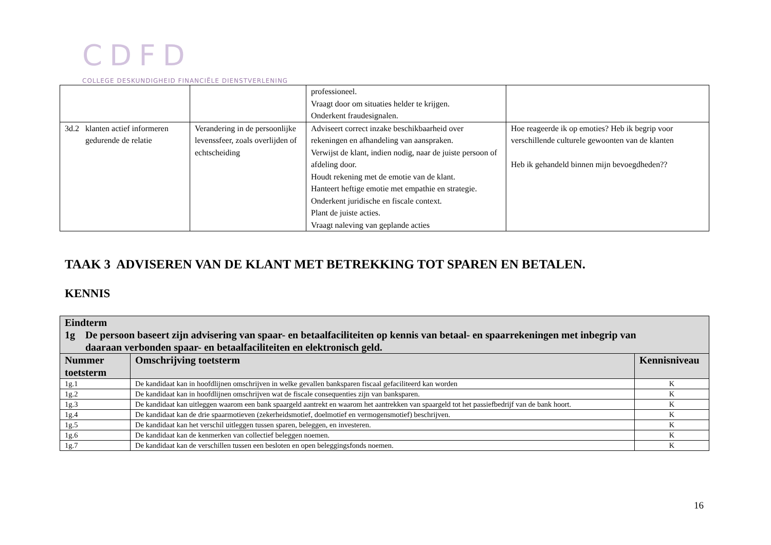CDFD
COLLEGE DESKUNDIGHEID FINANCIËLE DIENSTVERLENING
| | | professioneel. Vraagt door om situaties helder te krijgen. Onderkent fraudesignalen. | |
| 3d.2 klanten actief informeren gedurende de relatie | Verandering in de persoonlijke levenssfeer, zoals overlijden of echtscheiding | Adviseert correct inzake beschikbaarheid over rekeningen en afhandeling van aanspraken. Verwijst de klant, indien nodig, naar de juiste persoon of afdeling door. Houdt rekening met de emotie van de klant. Hanteert heftige emotie met empathie en strategie. Onderkent juridische en fiscale context. Plant de juiste acties. Vraagt naleving van geplande acties | Hoe reageerde ik op emoties? Heb ik begrip voor verschillende culturele gewoonten van de klanten Heb ik gehandeld binnen mijn bevoegdheden?? |
TAAK 3 ADVISEREN VAN DE KLANT MET BETREKKING TOT SPAREN EN BETALEN.
KENNIS
| Eindterm 1g De persoon baseert zijn advisering van spaar- en betaalfaciliteiten op kennis van betaal- en spaarrekeningen met inbegrip van daaraan verbonden spaar- en betaalfaciliteiten en elektronisch geld. | | |
| --- | --- | --- |
| Nummer toetsterm | Omschrijving toetsterm | Kennisniveau |
| 1g.1 | De kandidaat kan in hoofdlijnen omschrijven in welke gevallen banksparen fiscaal gefaciliteerd kan worden | K |
| 1g.2 | De kandidaat kan in hoofdlijnen omschrijven wat de fiscale consequenties zijn van banksparen. | K |
| 1g.3 | De kandidaat kan uitleggen waarom een bank spaargeld aantrekt en waarom het aantrekken van spaargeld tot het passiefbedrijf van de bank hoort. | K |
| 1g.4 | De kandidaat kan de drie spaarmotieven (zekerheidsmotief, doelmotief en vermogensmotief) beschrijven. | K |
| 1g.5 | De kandidaat kan het verschil uitleggen tussen sparen, beleggen, en investeren. | K |
| 1g.6 | De kandidaat kan de kenmerken van collectief beleggen noemen. | K |
| 1g.7 | De kandidaat kan de verschillen tussen een besloten en open beleggingsfonds noemen. | K |
16